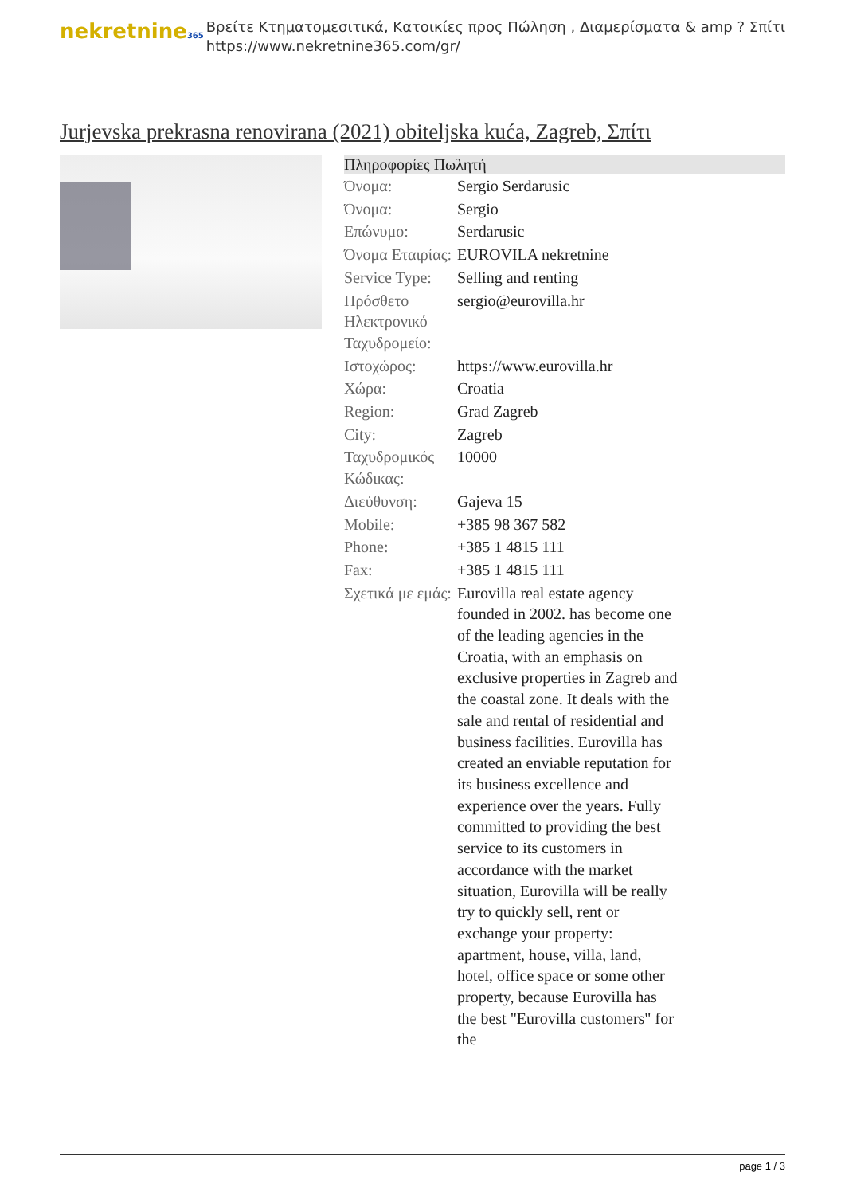nekretnine365
Βρείτε Κτηματομεσιτικά, Κατοικίες προς Πώληση , Διαμερίσματα & amp ? Σπίτι
https://www.nekretnine365.com/gr/
Jurjevska prekrasna renovirana (2021) obiteljska kuća, Zagreb, Σπίτι
| Πληροφορίες Πωλητή | | |
| --- | --- | --- |
| Όνομα: | Sergio Serdarusic | |
| Όνομα: | Sergio | |
| Επώνυμο: | Serdarusic | |
| Όνομα Εταιρίας: | EUROVILA nekretnine | |
| Service Type: | Selling and renting | |
| Πρόσθετο Ηλεκτρονικό Ταχυδρομείο: | sergio@eurovilla.hr | |
| Ιστοχώρος: | https://www.eurovilla.hr | |
| Χώρα: | Croatia | |
| Region: | Grad Zagreb | |
| City: | Zagreb | |
| Ταχυδρομικός Κώδικας: | 10000 | |
| Διεύθυνση: | Gajeva 15 | |
| Mobile: | +385 98 367 582 | |
| Phone: | +385 1 4815 111 | |
| Fax: | +385 1 4815 111 | |
| Σχετικά με εμάς: | Eurovilla real estate agency founded in 2002. has become one of the leading agencies in the Croatia, with an emphasis on exclusive properties in Zagreb and the coastal zone. It deals with the sale and rental of residential and business facilities. Eurovilla has created an enviable reputation for its business excellence and experience over the years. Fully committed to providing the best service to its customers in accordance with the market situation, Eurovilla will be really try to quickly sell, rent or exchange your property: apartment, house, villa, land, hotel, office space or some other property, because Eurovilla has the best "Eurovilla customers" for the | |
page 1 / 3